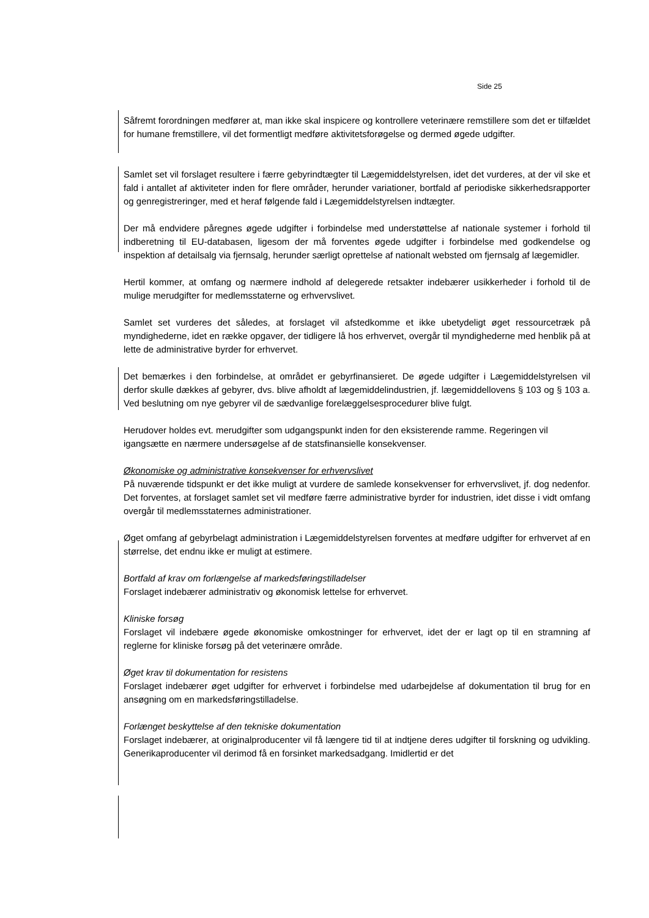Side 25
Såfremt forordningen medfører at, man ikke skal inspicere og kontrollere veterinære remstillere som det er tilfældet for humane fremstillere, vil det formentligt medføre aktivitetsforøgelse og dermed øgede udgifter.
Samlet set vil forslaget resultere i færre gebyrindtægter til Lægemiddelstyrelsen, idet det vurderes, at der vil ske et fald i antallet af aktiviteter inden for flere områder, herunder variationer, bortfald af periodiske sikkerhedsrapporter og genregistreringer, med et heraf følgende fald i Lægemiddelstyrelsen indtægter.
Der må endvidere påregnes øgede udgifter i forbindelse med understøttelse af nationale systemer i forhold til indberetning til EU-databasen, ligesom der må forventes øgede udgifter i forbindelse med godkendelse og inspektion af detailsalg via fjernsalg, herunder særligt oprettelse af nationalt websted om fjernsalg af lægemidler.
Hertil kommer, at omfang og nærmere indhold af delegerede retsakter indebærer usikkerheder i forhold til de mulige merudgifter for medlemsstaterne og erhvervslivet.
Samlet set vurderes det således, at forslaget vil afstedkomme et ikke ubetydeligt øget ressourcetræk på myndighederne, idet en række opgaver, der tidligere lå hos erhvervet, overgår til myndighederne med henblik på at lette de administrative byrder for erhvervet.
Det bemærkes i den forbindelse, at området er gebyrfinansieret. De øgede udgifter i Lægemiddelstyrelsen vil derfor skulle dækkes af gebyrer, dvs. blive afholdt af lægemiddelindustrien, jf. lægemiddellovens § 103 og § 103 a. Ved beslutning om nye gebyrer vil de sædvanlige forelæggelsesprocedurer blive fulgt.
Herudover holdes evt. merudgifter som udgangspunkt inden for den eksisterende ramme. Regeringen vil igangsætte en nærmere undersøgelse af de statsfinansielle konsekvenser.
Økonomiske og administrative konsekvenser for erhvervslivet
På nuværende tidspunkt er det ikke muligt at vurdere de samlede konsekvenser for erhvervslivet, jf. dog nedenfor. Det forventes, at forslaget samlet set vil medføre færre administrative byrder for industrien, idet disse i vidt omfang overgår til medlemsstaternes administrationer.
Øget omfang af gebyrbelagt administration i Lægemiddelstyrelsen forventes at medføre udgifter for erhvervet af en størrelse, det endnu ikke er muligt at estimere.
Bortfald af krav om forlængelse af markedsføringstilladelser
Forslaget indebærer administrativ og økonomisk lettelse for erhvervet.
Kliniske forsøg
Forslaget vil indebære øgede økonomiske omkostninger for erhvervet, idet der er lagt op til en stramning af reglerne for kliniske forsøg på det veterinære område.
Øget krav til dokumentation for resistens
Forslaget indebærer øget udgifter for erhvervet i forbindelse med udarbejdelse af dokumentation til brug for en ansøgning om en markedsføringstilladelse.
Forlænget beskyttelse af den tekniske dokumentation
Forslaget indebærer, at originalproducenter vil få længere tid til at indtjene deres udgifter til forskning og udvikling. Generikaproducenter vil derimod få en forsinket markedsadgang. Imidlertid er det